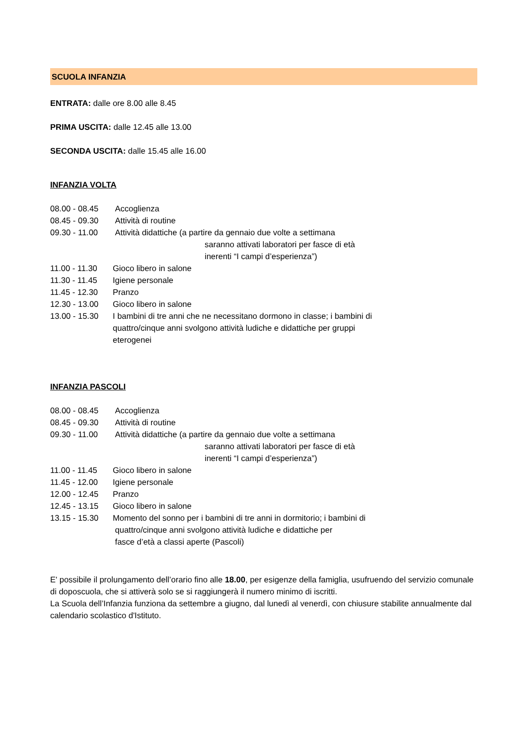SCUOLA INFANZIA
ENTRATA: dalle ore 8.00 alle 8.45
PRIMA USCITA: dalle 12.45 alle 13.00
SECONDA USCITA: dalle 15.45 alle 16.00
INFANZIA VOLTA
08.00 - 08.45 Accoglienza
08.45 - 09.30 Attività di routine
09.30 - 11.00 Attività didattiche (a partire da gennaio due volte a settimana
saranno attivati laboratori per fasce di età
inerenti “I campi d’esperienza”)
11.00 - 11.30 Gioco libero in salone
11.30 - 11.45 Igiene personale
11.45 - 12.30 Pranzo
12.30 - 13.00 Gioco libero in salone
13.00 - 15.30 I bambini di tre anni che ne necessitano dormono in classe; i bambini di
quattro/cinque anni svolgono attività ludiche e didattiche per gruppi
eterogenei
INFANZIA PASCOLI
08.00 - 08.45 Accoglienza
08.45 - 09.30 Attività di routine
09.30 - 11.00 Attività didattiche (a partire da gennaio due volte a settimana
saranno attivati laboratori per fasce di età
inerenti “I campi d’esperienza”)
11.00 - 11.45 Gioco libero in salone
11.45 - 12.00 Igiene personale
12.00 - 12.45 Pranzo
12.45 - 13.15 Gioco libero in salone
13.15 - 15.30 Momento del sonno per i bambini di tre anni in dormitorio; i bambini di
quattro/cinque anni svolgono attività ludiche e didattiche per
fasce d’età a classi aperte (Pascoli)
E' possibile il prolungamento dell’orario fino alle 18.00, per esigenze della famiglia, usufruendo del servizio comunale di doposcuola, che si attiverà solo se si raggiungerà il numero minimo di iscritti.
La Scuola dell’Infanzia funziona da settembre a giugno, dal lunedì al venerdì, con chiusure stabilite annualmente dal calendario scolastico d'Istituto.